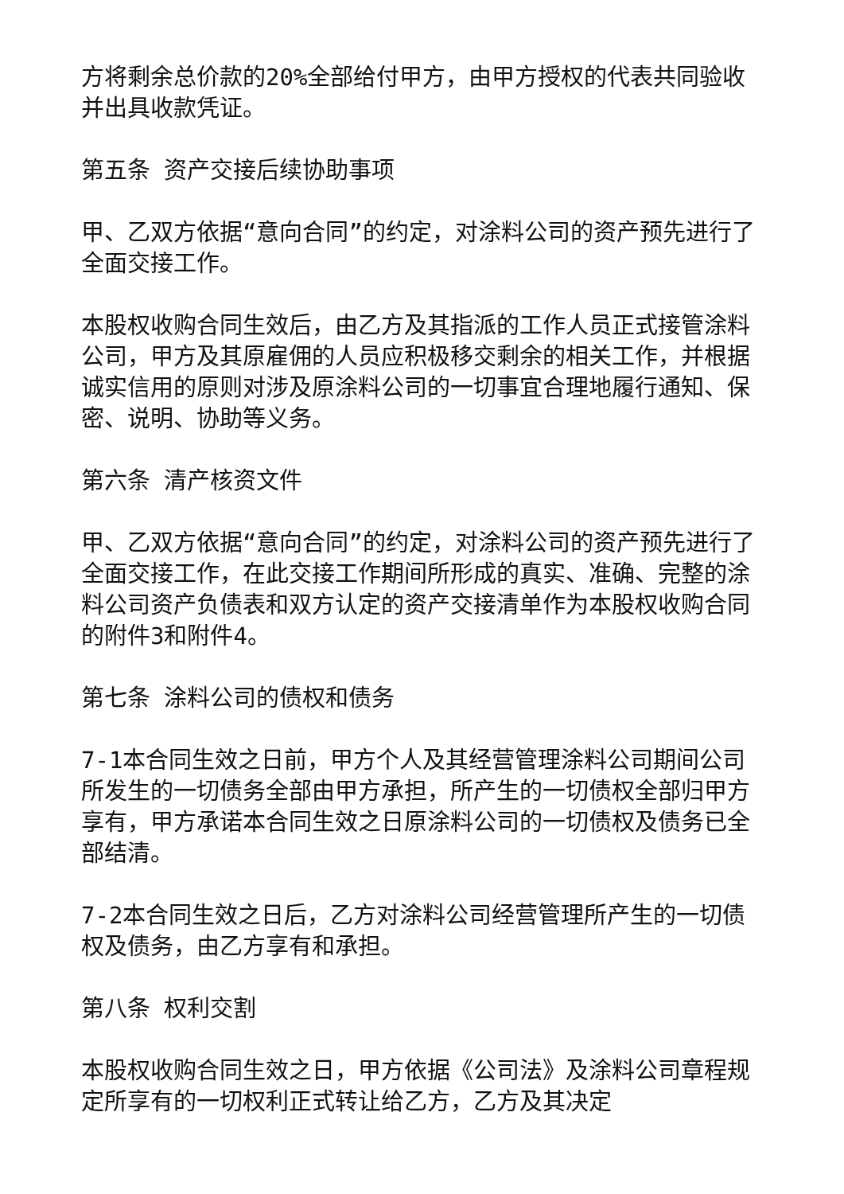方将剩余总价款的20%全部给付甲方，由甲方授权的代表共同验收并出具收款凭证。
第五条 资产交接后续协助事项
甲、乙双方依据“意向合同”的约定，对涂料公司的资产预先进行了全面交接工作。
本股权收购合同生效后，由乙方及其指派的工作人员正式接管涂料公司，甲方及其原雇佣的人员应积极移交剩余的相关工作，并根据诚实信用的原则对涉及原涂料公司的一切事宜合理地履行通知、保密、说明、协助等义务。
第六条 清产核资文件
甲、乙双方依据“意向合同”的约定，对涂料公司的资产预先进行了全面交接工作，在此交接工作期间所形成的真实、准确、完整的涂料公司资产负债表和双方认定的资产交接清单作为本股权收购合同的附件3和附件4。
第七条 涂料公司的债权和债务
7-1本合同生效之日前，甲方个人及其经营管理涂料公司期间公司所发生的一切债务全部由甲方承担，所产生的一切债权全部归甲方享有，甲方承诺本合同生效之日原涂料公司的一切债权及债务已全部结清。
7-2本合同生效之日后，乙方对涂料公司经营管理所产生的一切债权及债务，由乙方享有和承担。
第八条 权利交割
本股权收购合同生效之日，甲方依据《公司法》及涂料公司章程规定所享有的一切权利正式转让给乙方，乙方及其决定